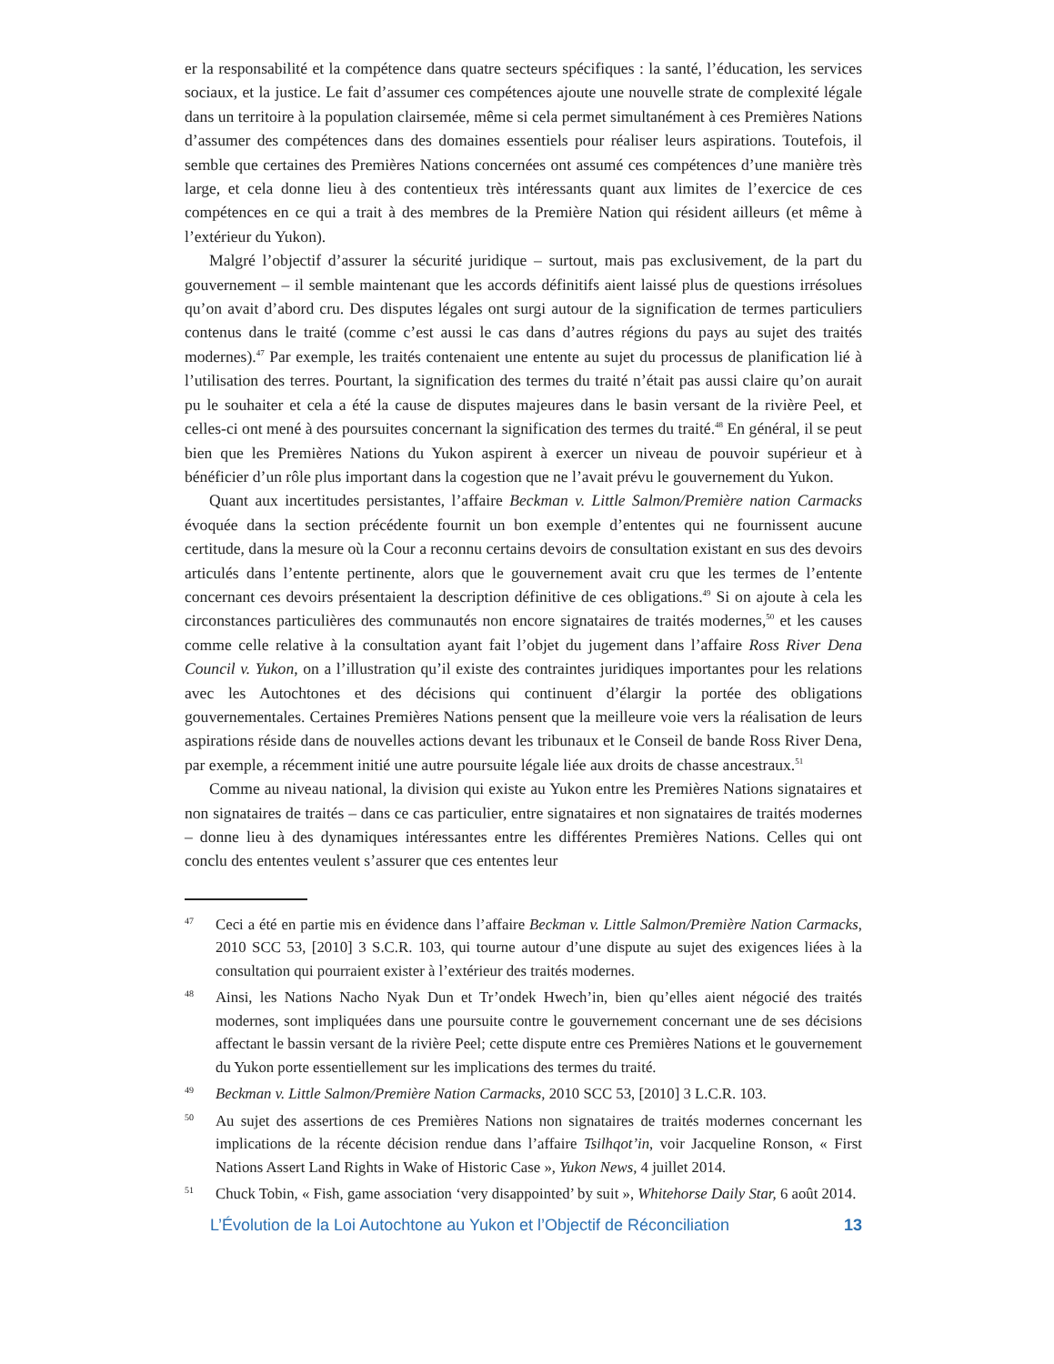er la responsabilité et la compétence dans quatre secteurs spécifiques : la santé, l’éducation, les services sociaux, et la justice. Le fait d’assumer ces compétences ajoute une nouvelle strate de complexité légale dans un territoire à la population clairsemée, même si cela permet simultané­ment à ces Premières Nations d’assumer des compétences dans des domaines essentiels pour réaliser leurs aspirations. Toutefois, il semble que certaines des Premières Nations concernées ont assumé ces compétences d’une manière très large, et cela donne lieu à des contentieux très intéressants quant aux limites de l’exercice de ces compétences en ce qui a trait à des membres de la Première Nation qui résident ailleurs (et même à l’extérieur du Yukon).
Malgré l’objectif d’assurer la sécurité juridique – surtout, mais pas exclusivement, de la part du gouvernement – il semble maintenant que les accords définitifs aient laissé plus de ques­tions irrésolues qu’on avait d’abord cru. Des disputes légales ont surgi autour de la signification de termes particuliers contenus dans le traité (comme c’est aussi le cas dans d’autres régions du pays au sujet des traités modernes).<sup>47</sup> Par exemple, les traités contenaient une entente au sujet du processus de planification lié à l’utilisation des terres. Pourtant, la signification des termes du traité n’était pas aussi claire qu’on aurait pu le souhaiter et cela a été la cause de disputes ma­jeures dans le basin versant de la rivière Peel, et celles-ci ont mené à des poursuites concernant la signification des termes du traité.<sup>48</sup> En général, il se peut bien que les Premières Nations du Yukon aspirent à exercer un niveau de pouvoir supérieur et à bénéficier d’un rôle plus important dans la cogestion que ne l’avait prévu le gouvernement du Yukon.
Quant aux incertitudes persistantes, l’affaire Beckman v. Little Salmon/Première nation Car­macks évoquée dans la section précédente fournit un bon exemple d’ententes qui ne fournissent aucune certitude, dans la mesure où la Cour a reconnu certains devoirs de consultation existant en sus des devoirs articulés dans l’entente pertinente, alors que le gouvernement avait cru que les termes de l’entente concernant ces devoirs présentaient la description définitive de ces obligations.<sup>49</sup> Si on ajoute à cela les circonstances particulières des communautés non encore signataires de traités modernes,<sup>50</sup> et les causes comme celle relative à la consultation ayant fait l’objet du jugement dans l’affaire Ross River Dena Council v. Yukon, on a l’illustration qu’il existe des contraintes juridiques importantes pour les relations avec les Autochtones et des décisions qui continuent d’élargir la portée des obligations gouvernementales. Certaines Premières Nations pensent que la meilleure voie vers la réalisation de leurs aspirations réside dans de nouvelles actions devant les tribunaux et le Conseil de bande Ross River Dena, par exemple, a récemment initié une autre poursuite légale liée aux droits de chasse ancestraux.<sup>51</sup>
Comme au niveau national, la division qui existe au Yukon entre les Premières Nations signataires et non signataires de traités – dans ce cas particulier, entre signataires et non sig­nataires de traités modernes – donne lieu à des dynamiques intéressantes entre les différentes Premières Nations. Celles qui ont conclu des ententes veulent s’assurer que ces ententes leur
47 Ceci a été en partie mis en évidence dans l’affaire Beckman v. Little Salmon/Première Nation Car­macks, 2010 SCC 53, [2010] 3 S.C.R. 103, qui tourne autour d’une dispute au sujet des exigenc­es liées à la consultation qui pourraient exister à l’extérieur des traités modernes.
48 Ainsi, les Nations Nacho Nyak Dun et Tr’ondek Hwech’in, bien qu’elles aient négocié des traités modernes, sont impliquées dans une poursuite contre le gouvernement concernant une de ses décisions affectant le bassin versant de la rivière Peel; cette dispute entre ces Premières Nations et le gouvernement du Yukon porte essentiellement sur les implications des termes du traité.
49 Beckman v. Little Salmon/Première Nation Carmacks, 2010 SCC 53, [2010] 3 L.C.R. 103.
50 Au sujet des assertions de ces Premières Nations non signataires de traités modernes con­cernant les implications de la récente décision rendue dans l’affaire Tsilhqot’in, voir Jacque­line Ronson, « First Nations Assert Land Rights in Wake of Historic Case », Yukon News, 4 juillet 2014.
51 Chuck Tobin, « Fish, game association ‘very disappointed’ by suit », Whitehorse Daily Star, 6 août 2014.
L’Évolution de la Loi Autochtone au Yukon et l’Objectif de Réconciliation 13